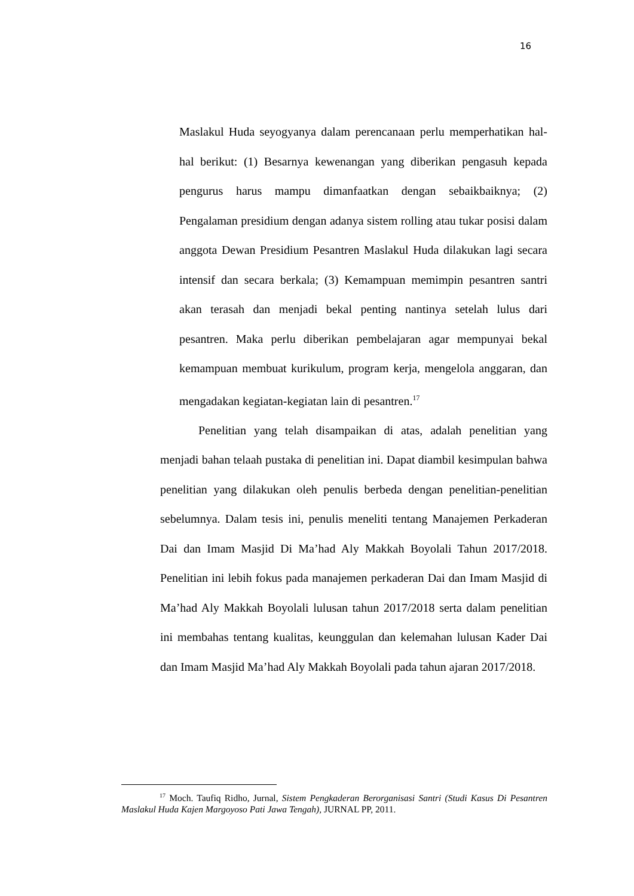16
Maslakul Huda seyogyanya dalam perencanaan perlu memperhatikan hal-hal berikut: (1) Besarnya kewenangan yang diberikan pengasuh kepada pengurus harus mampu dimanfaatkan dengan sebaikbaiknya; (2) Pengalaman presidium dengan adanya sistem rolling atau tukar posisi dalam anggota Dewan Presidium Pesantren Maslakul Huda dilakukan lagi secara intensif dan secara berkala; (3) Kemampuan memimpin pesantren santri akan terasah dan menjadi bekal penting nantinya setelah lulus dari pesantren. Maka perlu diberikan pembelajaran agar mempunyai bekal kemampuan membuat kurikulum, program kerja, mengelola anggaran, dan mengadakan kegiatan-kegiatan lain di pesantren.<sup>17</sup>
Penelitian yang telah disampaikan di atas, adalah penelitian yang menjadi bahan telaah pustaka di penelitian ini. Dapat diambil kesimpulan bahwa penelitian yang dilakukan oleh penulis berbeda dengan penelitian-penelitian sebelumnya. Dalam tesis ini, penulis meneliti tentang Manajemen Perkaderan Dai dan Imam Masjid Di Ma’had Aly Makkah Boyolali Tahun 2017/2018. Penelitian ini lebih fokus pada manajemen perkaderan Dai dan Imam Masjid di Ma’had Aly Makkah Boyolali lulusan tahun 2017/2018 serta dalam penelitian ini membahas tentang kualitas, keunggulan dan kelemahan lulusan Kader Dai dan Imam Masjid Ma’had Aly Makkah Boyolali pada tahun ajaran 2017/2018.
<sup>17</sup> Moch. Taufiq Ridho, Jurnal, Sistem Pengkaderan Berorganisasi Santri (Studi Kasus Di Pesantren Maslakul Huda Kajen Margoyoso Pati Jawa Tengah), JURNAL PP, 2011.